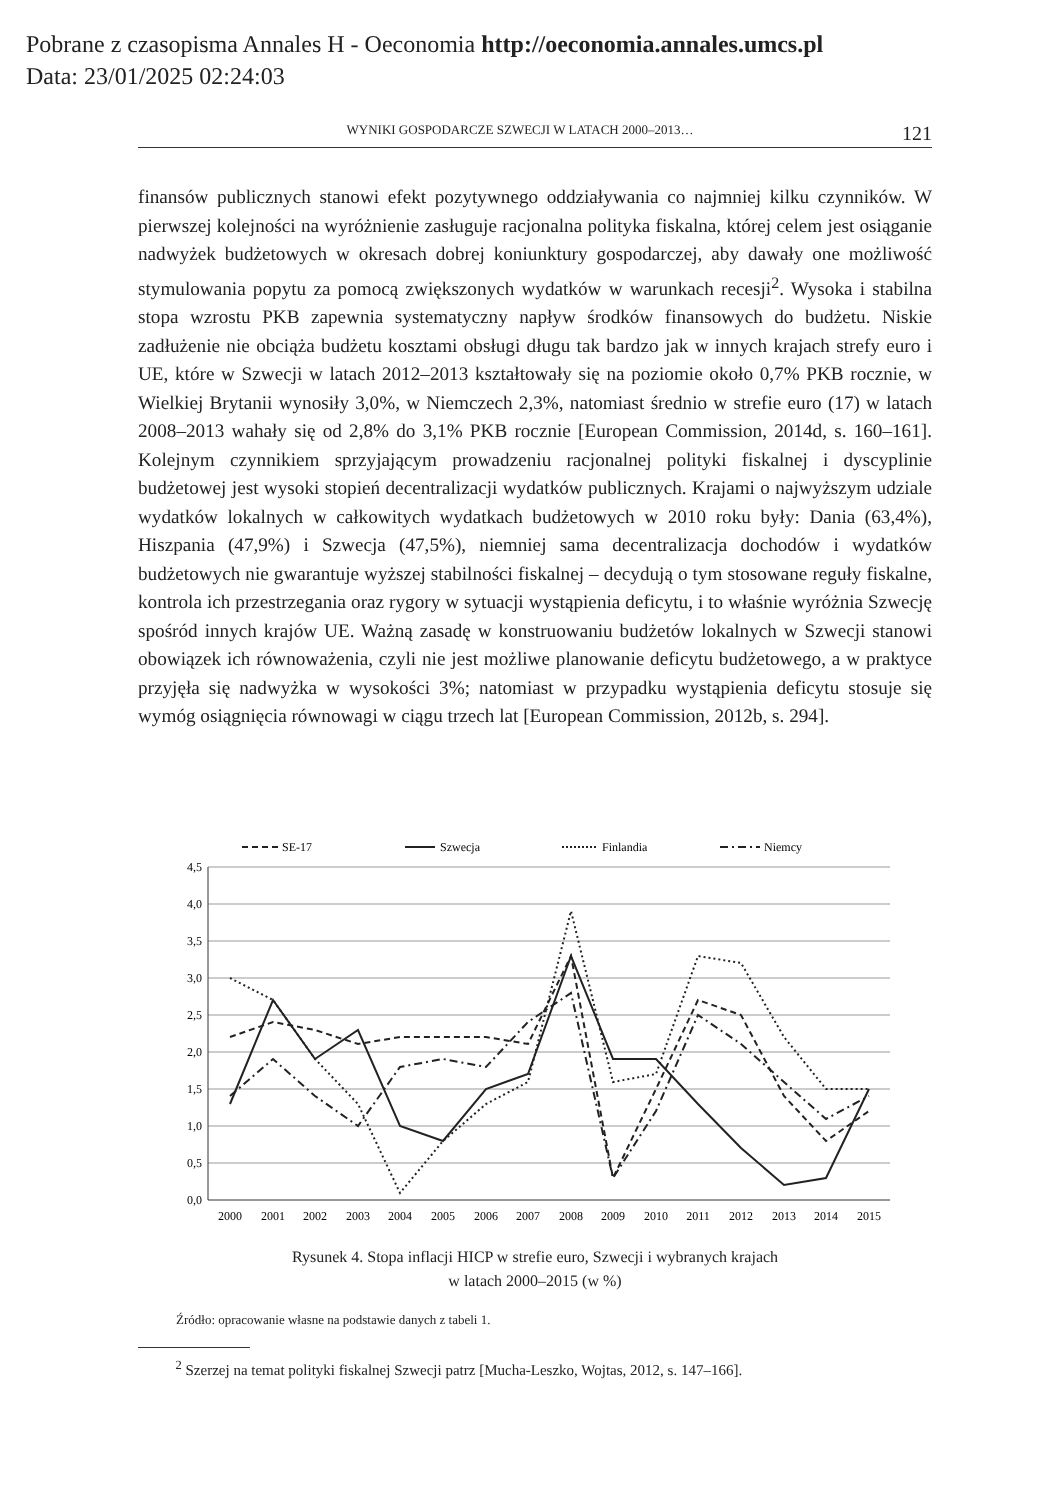Pobrane z czasopisma Annales H - Oeconomia http://oeconomia.annales.umcs.pl
Data: 23/01/2025 02:24:03
WYNIKI GOSPODARCZE SZWECJI W LATACH 2000–2013… 121
finansów publicznych stanowi efekt pozytywnego oddziaływania co najmniej kilku czynników. W pierwszej kolejności na wyróżnienie zasługuje racjonalna polityka fiskalna, której celem jest osiąganie nadwyżek budżetowych w okresach dobrej koniunktury gospodarczej, aby dawały one możliwość stymulowania popytu za pomocą zwiększonych wydatków w warunkach recesji<sup>2</sup>. Wysoka i stabilna stopa wzrostu PKB zapewnia systematyczny napływ środków finansowych do budżetu. Niskie zadłużenie nie obciąża budżetu kosztami obsługi długu tak bardzo jak w innych krajach strefy euro i UE, które w Szwecji w latach 2012–2013 kształtowały się na poziomie około 0,7% PKB rocznie, w Wielkiej Brytanii wynosiły 3,0%, w Niemczech 2,3%, natomiast średnio w strefie euro (17) w latach 2008–2013 wahały się od 2,8% do 3,1% PKB rocznie [European Commission, 2014d, s. 160–161]. Kolejnym czynnikiem sprzyjającym prowadzeniu racjonalnej polityki fiskalnej i dyscyplinie budżetowej jest wysoki stopień decentralizacji wydatków publicznych. Krajami o najwyższym udziale wydatków lokalnych w całkowitych wydatkach budżetowych w 2010 roku były: Dania (63,4%), Hiszpania (47,9%) i Szwecja (47,5%), niemniej sama decentralizacja dochodów i wydatków budżetowych nie gwarantuje wyższej stabilności fiskalnej – decydują o tym stosowane reguły fiskalne, kontrola ich przestrzegania oraz rygory w sytuacji wystąpienia deficytu, i to właśnie wyróżnia Szwecję spośród innych krajów UE. Ważną zasadę w konstruowaniu budżetów lokalnych w Szwecji stanowi obowiązek ich równoważenia, czyli nie jest możliwe planowanie deficytu budżetowego, a w praktyce przyjęła się nadwyżka w wysokości 3%; natomiast w przypadku wystąpienia deficytu stosuje się wymóg osiągnięcia równowagi w ciągu trzech lat [European Commission, 2012b, s. 294].
SE-17
Szwecja
Finlandia
Niemcy
4,5
4,0
3,5
3,0
2,5
2,0
1,5
1,0
0,5
0,0
2000
2001
2002
2003
2004
2005
2006
2007
2008
2009
2010
2011
2012
2013
2014
2015
Rysunek 4. Stopa inflacji HICP w strefie euro, Szwecji i wybranych krajach
w latach 2000–2015 (w %)
Źródło: opracowanie własne na podstawie danych z tabeli 1.
<sup>2</sup> Szerzej na temat polityki fiskalnej Szwecji patrz [Mucha-Leszko, Wojtas, 2012, s. 147–166].